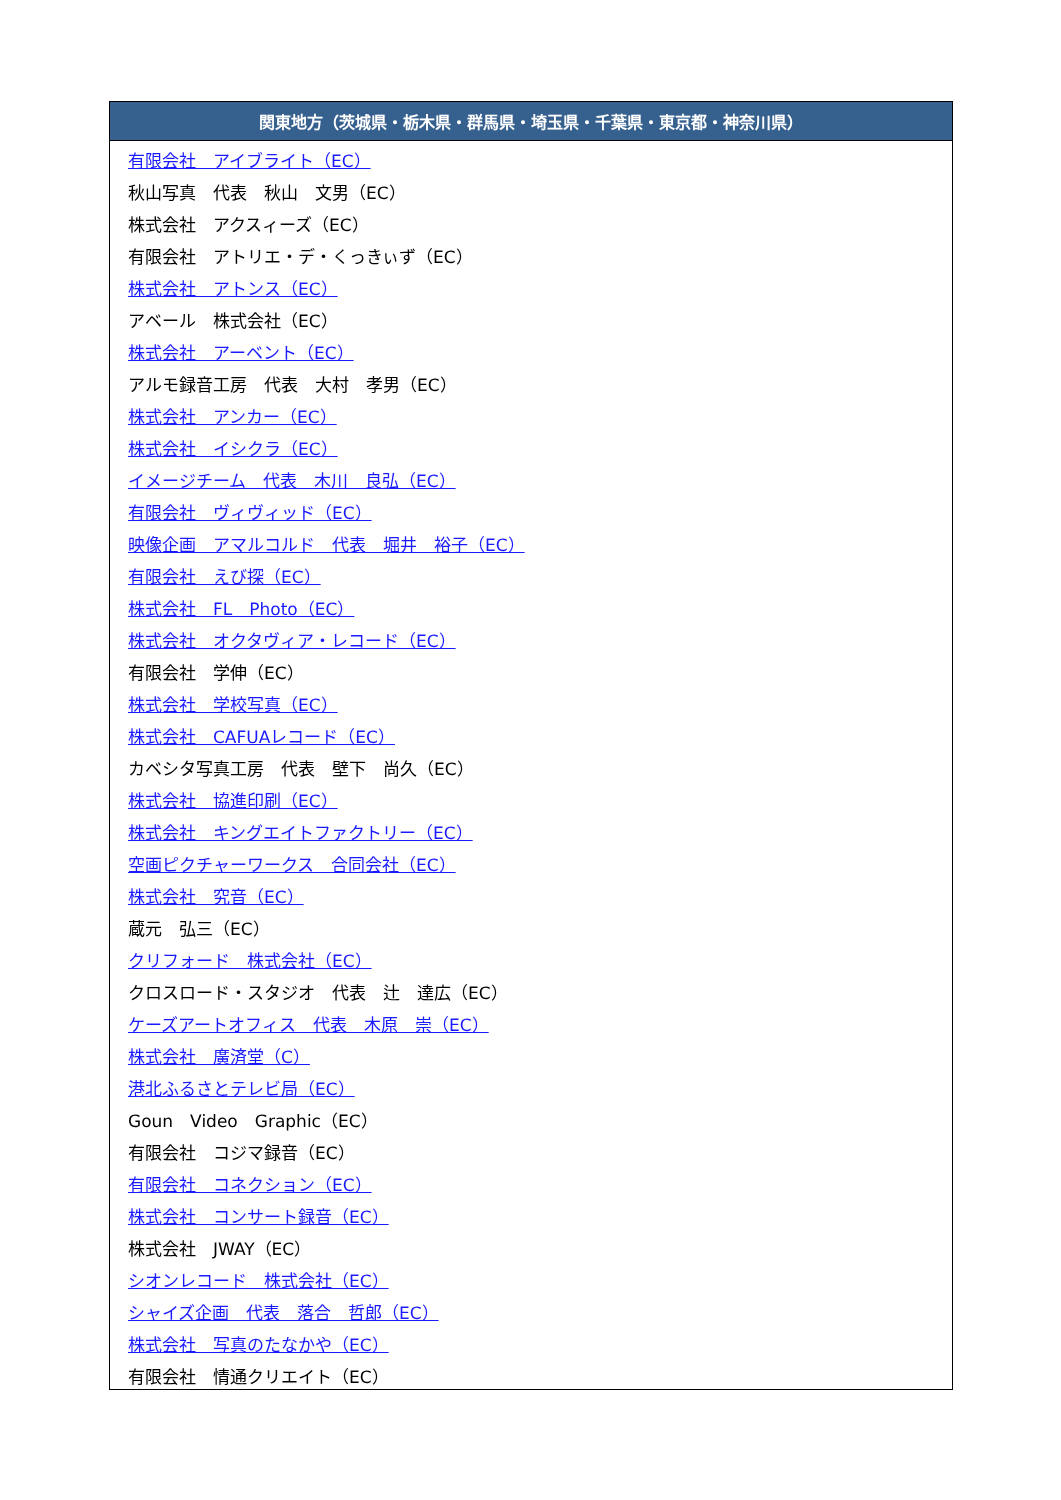| 関東地方（茨城県・栃木県・群馬県・埼玉県・千葉県・東京都・神奈川県） |
| --- |
| 有限会社 アイブライト（EC） |
| 秋山写真 代表 秋山 文男（EC） |
| 株式会社 アクスィーズ（EC） |
| 有限会社 アトリエ・デ・くっきぃず（EC） |
| 株式会社 アトンス（EC） |
| アベール 株式会社（EC） |
| 株式会社 アーベント（EC） |
| アルモ録音工房 代表 大村 孝男（EC） |
| 株式会社 アンカー（EC） |
| 株式会社 イシクラ（EC） |
| イメージチーム 代表 木川 良弘（EC） |
| 有限会社 ヴィヴィッド（EC） |
| 映像企画 アマルコルド 代表 堀井 裕子（EC） |
| 有限会社 えび探（EC） |
| 株式会社 FL Photo（EC） |
| 株式会社 オクタヴィア・レコード（EC） |
| 有限会社 学伸（EC） |
| 株式会社 学校写真（EC） |
| 株式会社 CAFUAレコード（EC） |
| カベシタ写真工房 代表 壁下 尚久（EC） |
| 株式会社 協進印刷（EC） |
| 株式会社 キングエイトファクトリー（EC） |
| 空画ピクチャーワークス 合同会社（EC） |
| 株式会社 究音（EC） |
| 蔵元 弘三（EC） |
| クリフォード 株式会社（EC） |
| クロスロード・スタジオ 代表 辻 達広（EC） |
| ケーズアートオフィス 代表 木原 崇（EC） |
| 株式会社 廣済堂（C） |
| 港北ふるさとテレビ局（EC） |
| Goun Video Graphic（EC） |
| 有限会社 コジマ録音（EC） |
| 有限会社 コネクション（EC） |
| 株式会社 コンサート録音（EC） |
| 株式会社 JWAY（EC） |
| シオンレコード 株式会社（EC） |
| シャイズ企画 代表 落合 哲郎（EC） |
| 株式会社 写真のたなかや（EC） |
| 有限会社 情通クリエイト（EC） |